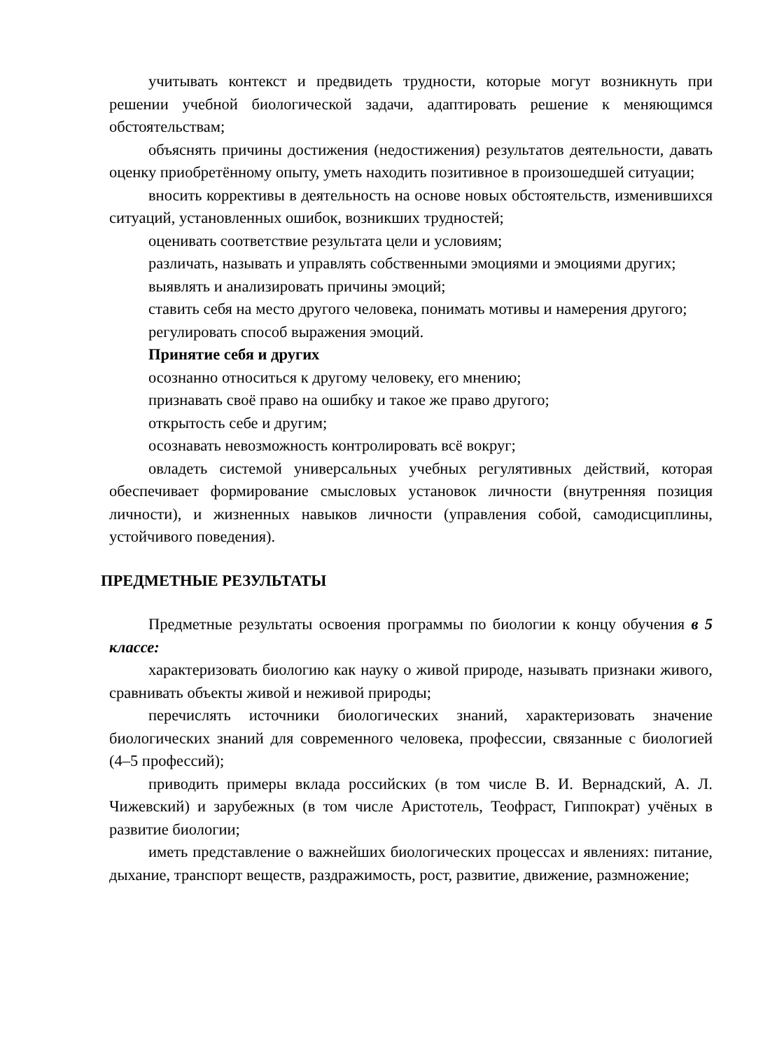учитывать контекст и предвидеть трудности, которые могут возникнуть при решении учебной биологической задачи, адаптировать решение к меняющимся обстоятельствам;
объяснять причины достижения (недостижения) результатов деятельности, давать оценку приобретённому опыту, уметь находить позитивное в произошедшей ситуации;
вносить коррективы в деятельность на основе новых обстоятельств, изменившихся ситуаций, установленных ошибок, возникших трудностей;
оценивать соответствие результата цели и условиям;
различать, называть и управлять собственными эмоциями и эмоциями других;
выявлять и анализировать причины эмоций;
ставить себя на место другого человека, понимать мотивы и намерения другого;
регулировать способ выражения эмоций.
Принятие себя и других
осознанно относиться к другому человеку, его мнению;
признавать своё право на ошибку и такое же право другого;
открытость себе и другим;
осознавать невозможность контролировать всё вокруг;
овладеть системой универсальных учебных регулятивных действий, которая обеспечивает формирование смысловых установок личности (внутренняя позиция личности), и жизненных навыков личности (управления собой, самодисциплины, устойчивого поведения).
ПРЕДМЕТНЫЕ РЕЗУЛЬТАТЫ
Предметные результаты освоения программы по биологии к концу обучения в 5 классе:
характеризовать биологию как науку о живой природе, называть признаки живого, сравнивать объекты живой и неживой природы;
перечислять источники биологических знаний, характеризовать значение биологических знаний для современного человека, профессии, связанные с биологией (4–5 профессий);
приводить примеры вклада российских (в том числе В. И. Вернадский, А. Л. Чижевский) и зарубежных (в том числе Аристотель, Теофраст, Гиппократ) учёных в развитие биологии;
иметь представление о важнейших биологических процессах и явлениях: питание, дыхание, транспорт веществ, раздражимость, рост, развитие, движение, размножение;